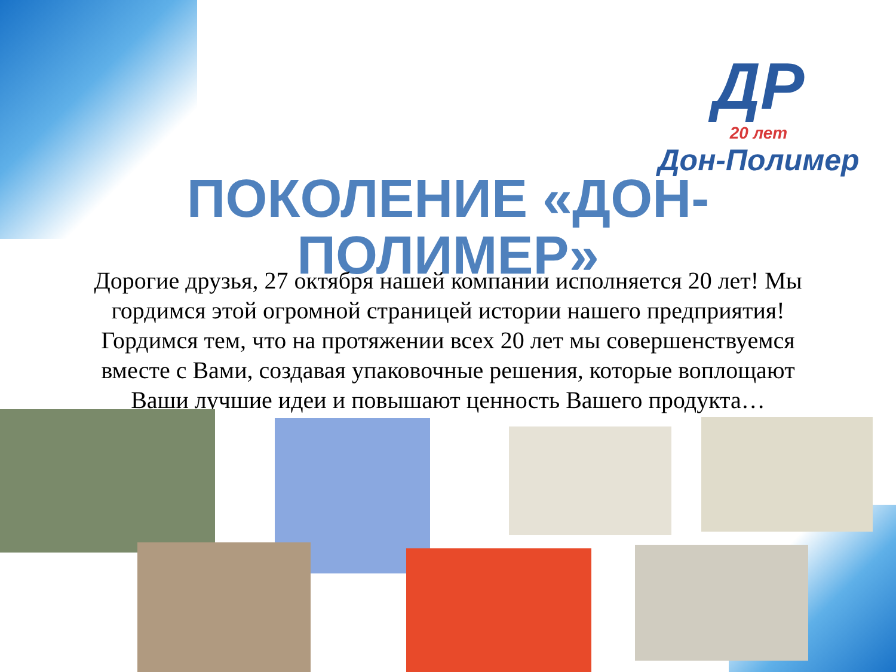ДР
20 лет
Дон-Полимер
ПОКОЛЕНИЕ «ДОН-ПОЛИМЕР»
Дорогие друзья, 27 октября нашей компании исполняется 20 лет! Мы гордимся этой огромной страницей истории нашего предприятия! Гордимся тем, что на протяжении всех 20 лет мы совершенствуемся вместе с Вами, создавая упаковочные решения, которые воплощают Ваши лучшие идеи и повышают ценность Вашего продукта…